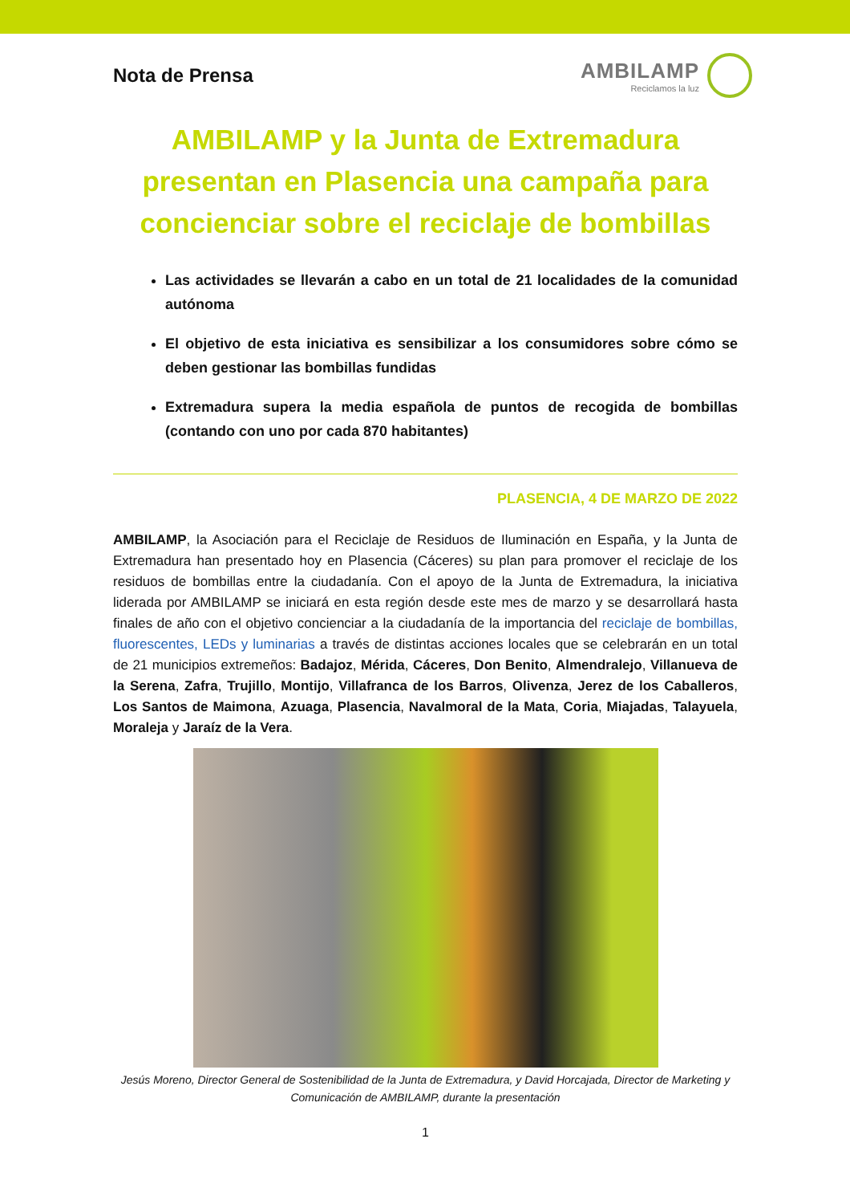Nota de Prensa AMBILAMP
Reciclamos la luz
AMBILAMP y la Junta de Extremadura presentan en Plasencia una campaña para concienciar sobre el reciclaje de bombillas
Las actividades se llevarán a cabo en un total de 21 localidades de la comunidad autónoma
El objetivo de esta iniciativa es sensibilizar a los consumidores sobre cómo se deben gestionar las bombillas fundidas
Extremadura supera la media española de puntos de recogida de bombillas (contando con uno por cada 870 habitantes)
PLASENCIA, 4 DE MARZO DE 2022
AMBILAMP, la Asociación para el Reciclaje de Residuos de Iluminación en España, y la Junta de Extremadura han presentado hoy en Plasencia (Cáceres) su plan para promover el reciclaje de los residuos de bombillas entre la ciudadanía. Con el apoyo de la Junta de Extremadura, la iniciativa liderada por AMBILAMP se iniciará en esta región desde este mes de marzo y se desarrollará hasta finales de año con el objetivo concienciar a la ciudadanía de la importancia del reciclaje de bombillas, fluorescentes, LEDs y luminarias a través de distintas acciones locales que se celebrarán en un total de 21 municipios extremeños: Badajoz, Mérida, Cáceres, Don Benito, Almendralejo, Villanueva de la Serena, Zafra, Trujillo, Montijo, Villafranca de los Barros, Olivenza, Jerez de los Caballeros, Los Santos de Maimona, Azuaga, Plasencia, Navalmoral de la Mata, Coria, Miajadas, Talayuela, Moraleja y Jaraíz de la Vera.
Jesús Moreno, Director General de Sostenibilidad de la Junta de Extremadura, y David Horcajada, Director de Marketing y Comunicación de AMBILAMP, durante la presentación
1